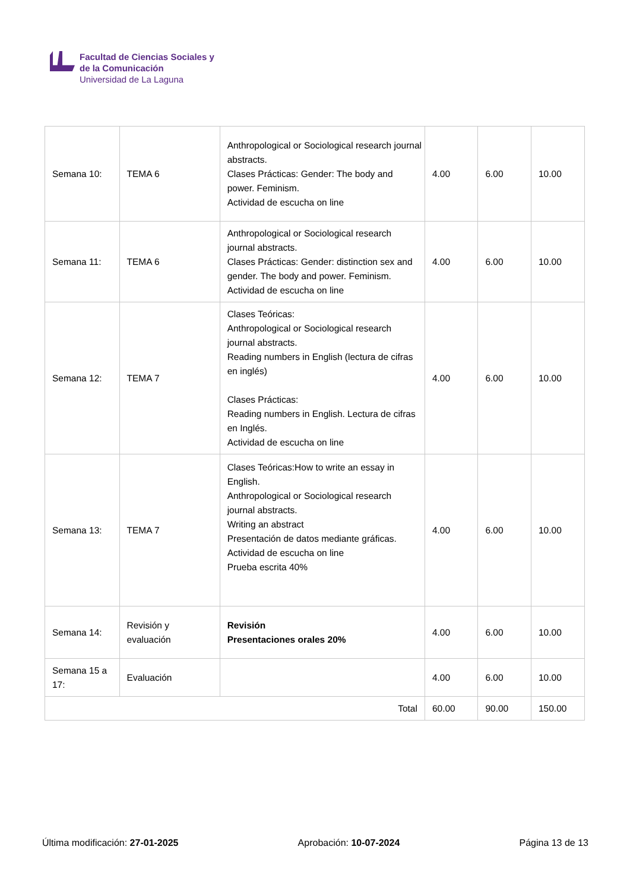Facultad de Ciencias Sociales y
de la Comunicación
Universidad de La Laguna
| Semana 10: | TEMA 6 | Anthropological or Sociological research journal abstracts. Clases Prácticas: Gender: The body and power. Feminism. Actividad de escucha on line | 4.00 | 6.00 | 10.00 |
| Semana 11: | TEMA 6 | Anthropological or Sociological research journal abstracts. Clases Prácticas: Gender: distinction sex and gender. The body and power. Feminism. Actividad de escucha on line | 4.00 | 6.00 | 10.00 |
| Semana 12: | TEMA 7 | Clases Teóricas: Anthropological or Sociological research journal abstracts. Reading numbers in English (lectura de cifras en inglés) Clases Prácticas: Reading numbers in English. Lectura de cifras en Inglés. Actividad de escucha on line | 4.00 | 6.00 | 10.00 |
| Semana 13: | TEMA 7 | Clases Teóricas:How to write an essay in English. Anthropological or Sociological research journal abstracts. Writing an abstract Presentación de datos mediante gráficas. Actividad de escucha on line Prueba escrita 40% | 4.00 | 6.00 | 10.00 |
| Semana 14: | Revisión y evaluación | Revisión Presentaciones orales 20% | 4.00 | 6.00 | 10.00 |
| Semana 15 a 17: | Evaluación | | 4.00 | 6.00 | 10.00 |
| Total | | | 60.00 | 90.00 | 150.00 |
Última modificación: 27-01-2025 Aprobación: 10-07-2024 Página 13 de 13